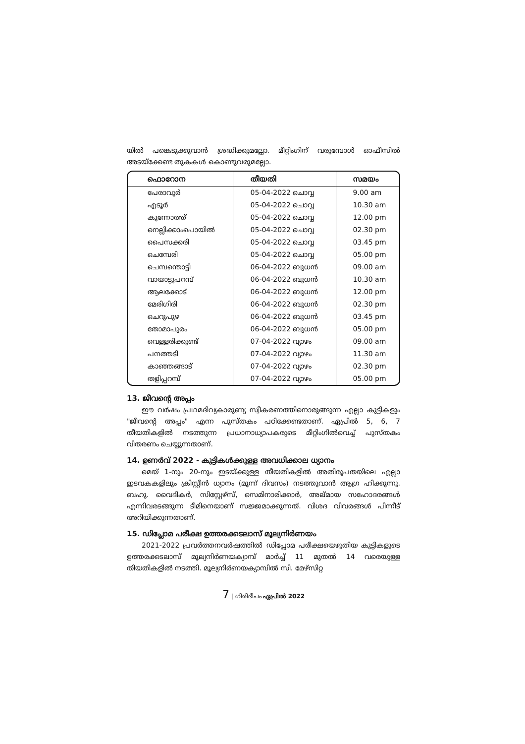യിൽ പങ്കെടുക്കുവാൻ ശ്രദ്ധിക്കുമല്ലോ. മീറ്റിംഗിന് വരുമ്പോൾ ഓഫീസിൽ അടയ്ക്കേണ്ട തുകകൾ കൊണ്ടുവരുമല്ലോ.
| ഫൊറോന | തീയതി | സമയം |
| --- | --- | --- |
| പേരാവൂർ | 05-04-2022 ചൊവ്വ | 9.00 am |
| എടൂർ | 05-04-2022 ചൊവ്വ | 10.30 am |
| കുന്നോത്ത് | 05-04-2022 ചൊവ്വ | 12.00 pm |
| നെല്ലിക്കാംപൊയിൽ | 05-04-2022 ചൊവ്വ | 02.30 pm |
| പൈസക്കരി | 05-04-2022 ചൊവ്വ | 03.45 pm |
| ചെമ്പേരി | 05-04-2022 ചൊവ്വ | 05.00 pm |
| ചെമ്പന്തൊട്ടി | 06-04-2022 ബുധൻ | 09.00 am |
| വായാട്ടുപറമ്പ് | 06-04-2022 ബുധൻ | 10.30 am |
| ആലക്കോട് | 06-04-2022 ബുധൻ | 12.00 pm |
| മേരിഗിരി | 06-04-2022 ബുധൻ | 02.30 pm |
| ചെറുപുഴ | 06-04-2022 ബുധൻ | 03.45 pm |
| തോമാപുരം | 06-04-2022 ബുധൻ | 05.00 pm |
| വെള്ളരിക്കുണ്ട് | 07-04-2022 വ്യാഴം | 09.00 am |
| പനത്തടി | 07-04-2022 വ്യാഴം | 11.30 am |
| കാഞ്ഞങ്ങാട് | 07-04-2022 വ്യാഴം | 02.30 pm |
| തളിപ്പറമ്പ് | 07-04-2022 വ്യാഴം | 05.00 pm |
13. ജീവന്റെ അപ്പം
ഈ വർഷം പ്രഥമദിവ്യകാരുണ്യ സ്വീകരണത്തിനൊരുങ്ങുന്ന എല്ലാ കുട്ടികളും "ജീവന്റെ അപ്പം" എന്ന പുസ്തകം പഠിക്കേണ്ടതാണ്. ഏപ്രിൽ 5, 6, 7 തീയതികളിൽ നടത്തുന്ന പ്രധാനാധ്യാപകരുടെ മീറ്റിംഗിൽവെച്ച് പുസ്തകം വിതരണം ചെയ്യുന്നതാണ്.
14. ഉണർവ് 2022 - കുട്ടികൾക്കുള്ള അവധിക്കാല ധ്യാനം
മെയ് 1-നും 20-നും ഇടയ്ക്കുള്ള തീയതികളിൽ അതിരൂപതയിലെ എല്ലാ ഇടവകകളിലും ക്രിസ്റ്റീൻ ധ്യാനം (മൂന്ന് ദിവസം) നടത്തുവാൻ ആഗ്ര ഹിക്കുന്നു. ബഹു. വൈദികർ, സിസ്റ്റേഴ്സ്, സെമിനാരിക്കാർ, അല്മായ സഹോദരങ്ങൾ എന്നിവരടങ്ങുന്ന ടീമിനെയാണ് സജ്ജമാക്കുന്നത്. വിശദ വിവരങ്ങൾ പിന്നീട് അറിയിക്കുന്നതാണ്.
15. ഡിപ്ലോമ പരീക്ഷ ഉത്തരക്കടലാസ് മൂല്യനിർണയം
2021-2022 പ്രവർത്തനവർഷത്തിൽ ഡിപ്ലോമ പരീക്ഷയെഴുതിയ കുട്ടികളുടെ ഉത്തരക്കടലാസ് മൂല്യനിർണയക്യാമ്പ് മാർച്ച് 11 മുതൽ 14 വരെയുള്ള തിയതികളിൽ നടത്തി. മൂല്യനിർണയക്യാമ്പിൽ സി. മേഴ്സിറ്റ
7 | ഗിരിദീപം ഏപ്രിൽ 2022